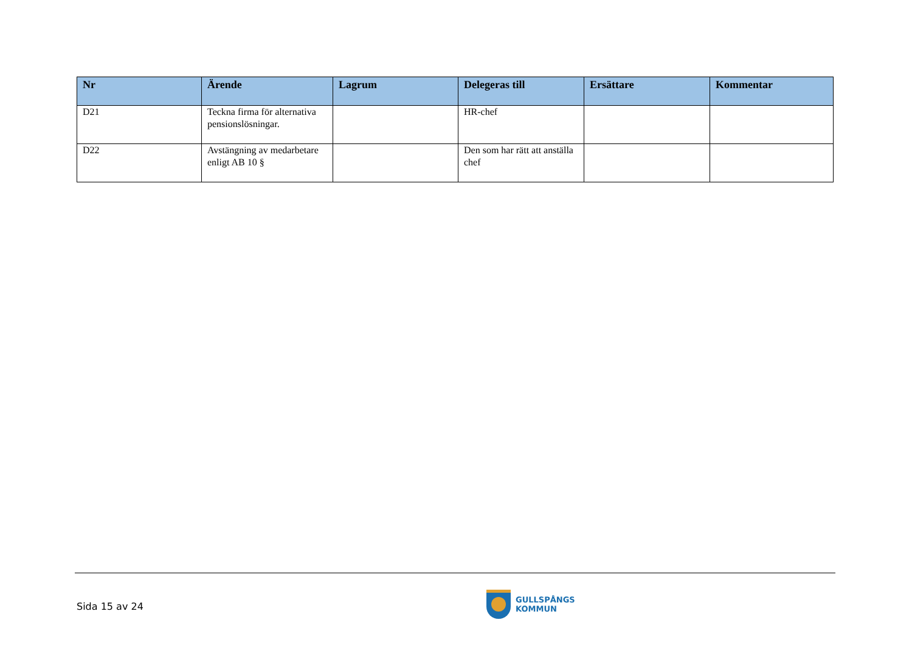| Nr | Ärende | Lagrum | Delegeras till | Ersättare | Kommentar |
| --- | --- | --- | --- | --- | --- |
| D21 | Teckna firma för alternativa pensionslösningar. | | HR-chef | | |
| D22 | Avstängning av medarbetare enligt AB 10 § | | Den som har rätt att anställa chef | | |
Sida 15 av 24
GULLSPÅNGS
KOMMUN